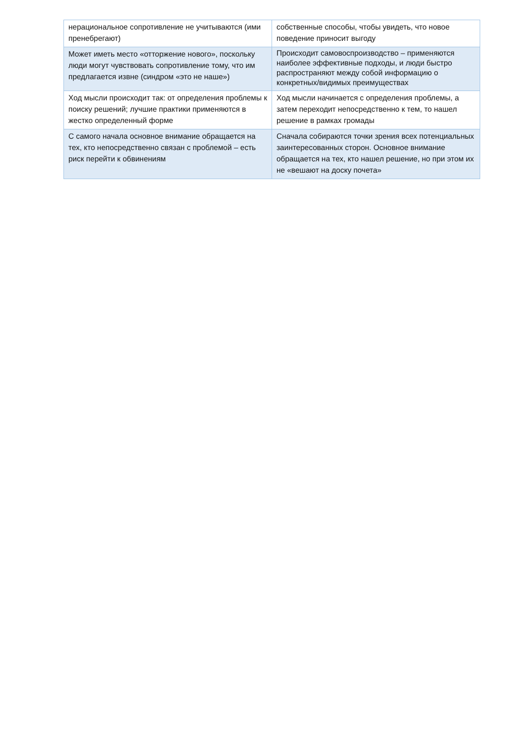| нерациональное сопротивление не учитываются (ими пренебрегают) | собственные способы, чтобы увидеть, что новое поведение приносит выгоду |
| Может иметь место «отторжение нового», поскольку люди могут чувствовать сопротивление тому, что им предлагается извне (синдром «это не наше») | Происходит самовоспроизводство – применяются наиболее эффективные подходы, и люди быстро распространяют между собой информацию о конкретных/видимых преимуществах |
| Ход мысли происходит так: от определения проблемы к поиску решений; лучшие практики применяются в жестко определенный форме | Ход мысли начинается с определения проблемы, а затем переходит непосредственно к тем, то нашел решение в рамках громады |
| С самого начала основное внимание обращается на тех, кто непосредственно связан с проблемой – есть риск перейти к обвинениям | Сначала собираются точки зрения всех потенциальных заинтересованных сторон. Основное внимание обращается на тех, кто нашел решение, но при этом их не «вешают на доску почета» |